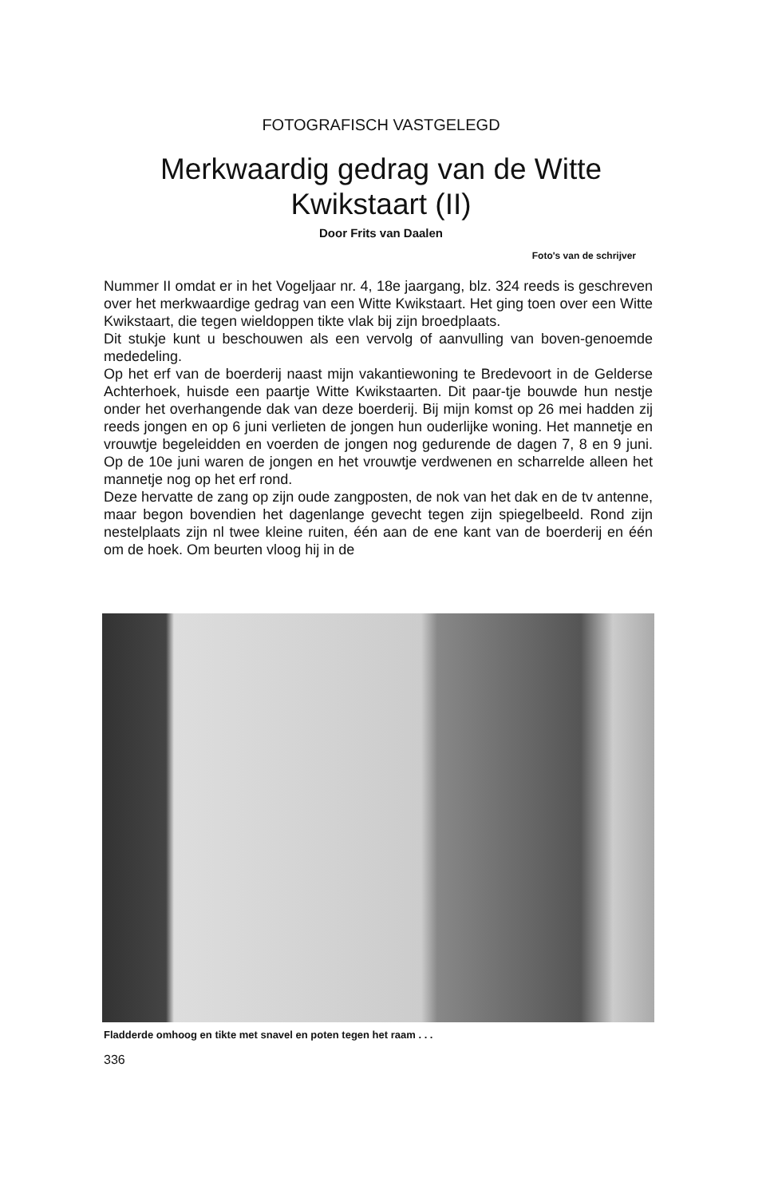FOTOGRAFISCH VASTGELEGD
Merkwaardig gedrag van de Witte
Kwikstaart (II)
Door Frits van Daalen
Foto's van de schrijver
Nummer II omdat er in het Vogeljaar nr. 4, 18e jaargang, blz. 324 reeds is geschreven over het merkwaardige gedrag van een Witte Kwikstaart. Het ging toen over een Witte Kwikstaart, die tegen wieldoppen tikte vlak bij zijn broedplaats.
Dit stukje kunt u beschouwen als een vervolg of aanvulling van boven-genoemde mededeling.
Op het erf van de boerderij naast mijn vakantiewoning te Bredevoort in de Gelderse Achterhoek, huisde een paartje Witte Kwikstaarten. Dit paar-tje bouwde hun nestje onder het overhangende dak van deze boerderij. Bij mijn komst op 26 mei hadden zij reeds jongen en op 6 juni verlieten de jongen hun ouderlijke woning. Het mannetje en vrouwtje begeleidden en voerden de jongen nog gedurende de dagen 7, 8 en 9 juni. Op de 10e juni waren de jongen en het vrouwtje verdwenen en scharrelde alleen het mannetje nog op het erf rond.
Deze hervatte de zang op zijn oude zangposten, de nok van het dak en de tv antenne, maar begon bovendien het dagenlange gevecht tegen zijn spiegelbeeld. Rond zijn nestelplaats zijn nl twee kleine ruiten, één aan de ene kant van de boerderij en één om de hoek. Om beurten vloog hij in de
Fladderde omhoog en tikte met snavel en poten tegen het raam . . .
336